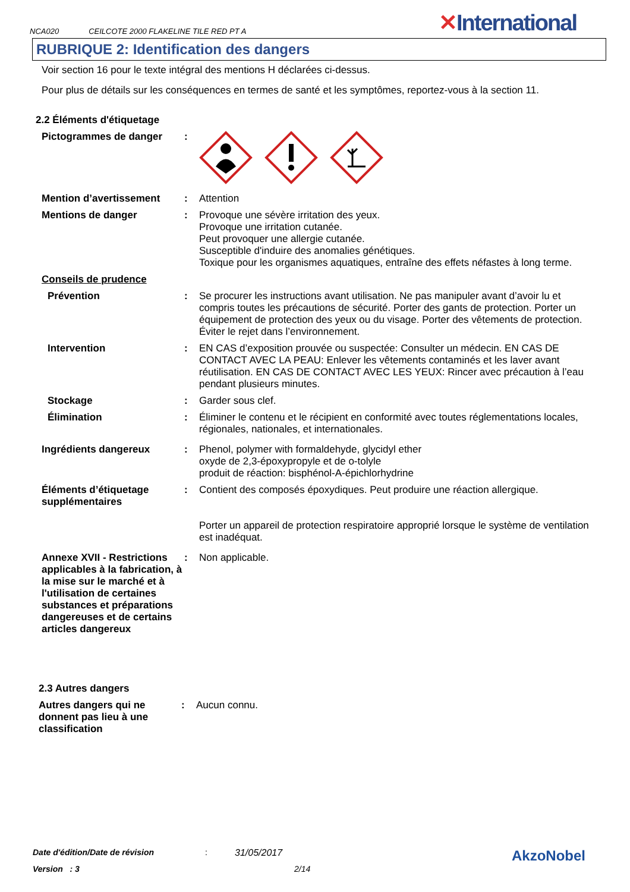NCA020 CEILCOTE 2000 FLAKELINE TILE RED PT A
✕International
RUBRIQUE 2: Identification des dangers
Voir section 16 pour le texte intégral des mentions H déclarées ci-dessus.
Pour plus de détails sur les conséquences en termes de santé et les symptômes, reportez-vous à la section 11.
2.2 Éléments d'étiquetage
Pictogrammes de danger :
Mention d’avertissement : Attention
Mentions de danger : Provoque une sévère irritation des yeux.
Provoque une irritation cutanée.
Peut provoquer une allergie cutanée.
Susceptible d'induire des anomalies génétiques.
Toxique pour les organismes aquatiques, entraîne des effets néfastes à long terme.
Conseils de prudence
Prévention : Se procurer les instructions avant utilisation. Ne pas manipuler avant d’avoir lu et compris toutes les précautions de sécurité. Porter des gants de protection. Porter un équipement de protection des yeux ou du visage. Porter des vêtements de protection. Éviter le rejet dans l’environnement.
Intervention : EN CAS d’exposition prouvée ou suspectée: Consulter un médecin. EN CAS DE CONTACT AVEC LA PEAU: Enlever les vêtements contaminés et les laver avant réutilisation. EN CAS DE CONTACT AVEC LES YEUX: Rincer avec précaution à l’eau pendant plusieurs minutes.
Stockage : Garder sous clef.
Élimination : Éliminer le contenu et le récipient en conformité avec toutes réglementations locales, régionales, nationales, et internationales.
Ingrédients dangereux : Phenol, polymer with formaldehyde, glycidyl ether
oxyde de 2,3-époxypropyle et de o-tolyle
produit de réaction: bisphénol-A-épichlorhydrine
Éléments d’étiquetage supplémentaires
: Contient des composés époxydiques. Peut produire une réaction allergique.
Porter un appareil de protection respiratoire approprié lorsque le système de ventilation est inadéquat.
Annexe XVII - Restrictions applicables à la fabrication, à la mise sur le marché et à l'utilisation de certaines substances et préparations dangereuses et de certains articles dangereux
: Non applicable.
2.3 Autres dangers
Autres dangers qui ne donnent pas lieu à une classification
: Aucun connu.
Date d'édition/Date de révision: 31/05/2017 AkzoNobel
Version : 3 2/14